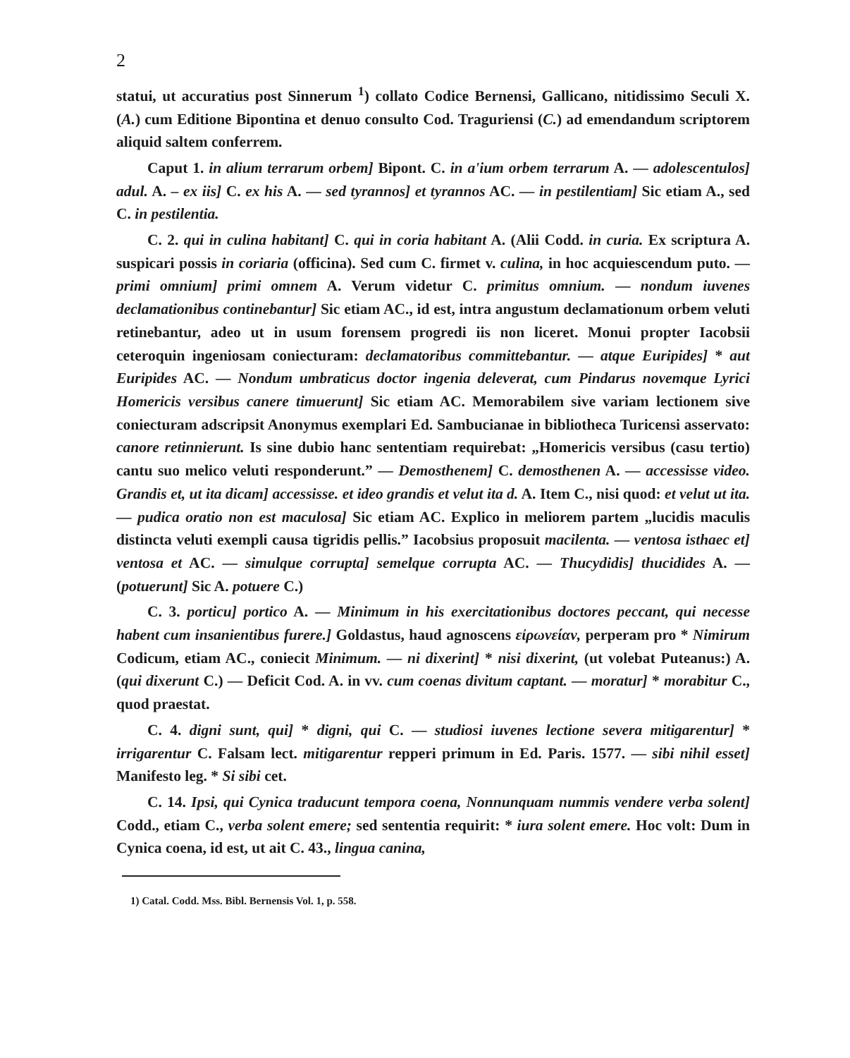2
statui, ut accuratius post Sinnerum <sup>1</sup>) collato Codice Bernensi, Gallicano, nitidissimo Seculi X. (A.) cum Editione Bipontina et denuo consulto Cod. Traguriensi (C.) ad emendandum scriptorem aliquid saltem conferrem.
Caput 1. in alium terrarum orbem] Bipont. C. in a'ium orbem terrarum A. — adolescentulos] adul. A. – ex iis] C. ex his A. — sed tyrannos] et tyrannos AC. — in pestilentiam] Sic etiam A., sed C. in pestilentia.
C. 2. qui in culina habitant] C. qui in coria habitant A. (Alii Codd. in curia. Ex scriptura A. suspicari possis in coriaria (officina). Sed cum C. firmet v. culina, in hoc acquiescendum puto. — primi omnium] primi omnem A. Verum videtur C. primitus omnium. — nondum iuvenes declamationibus continebantur] Sic etiam AC., id est, intra angustum declamationum orbem veluti retinebantur, adeo ut in usum forensem progredi iis non liceret. Monui propter Iacobsii ceteroquin ingeniosam coniecturam: declamatoribus committebantur. — atque Euripides] * aut Euripides AC. — Nondum umbraticus doctor ingenia deleverat, cum Pindarus novemque Lyrici Homericis versibus canere timuerunt] Sic etiam AC. Memorabilem sive variam lectionem sive coniecturam adscripsit Anonymus exemplari Ed. Sambucianae in bibliotheca Turicensi asservato: canore retinnierunt. Is sine dubio hanc sententiam requirebat: „Homericis versibus (casu tertio) cantu suo melico veluti responderunt.” — Demosthenem] C. demosthenen A. — accessisse video. Grandis et, ut ita dicam] accessisse. et ideo grandis et velut ita d. A. Item C., nisi quod: et velut ut ita. — pudica oratio non est maculosa] Sic etiam AC. Explico in meliorem partem „lucidis maculis distincta veluti exempli causa tigridis pellis.” Iacobsius proposuit macilenta. — ventosa isthaec et] ventosa et AC. — simulque corrupta] semelque corrupta AC. — Thucydidis] thucidides A. — (potuerunt] Sic A. potuere C.)
C. 3. porticu] portico A. — Minimum in his exercitationibus doctores peccant, qui necesse habent cum insanientibus furere.] Goldastus, haud agnoscens εἰρωνείαν, perperam pro * Nimirum Codicum, etiam AC., coniecit Minimum. — ni dixerint] * nisi dixerint, (ut volebat Puteanus:) A. (qui dixerunt C.) — Deficit Cod. A. in vv. cum coenas divitum captant. — moratur] * morabitur C., quod praestat.
C. 4. digni sunt, qui] * digni, qui C. — studiosi iuvenes lectione severa mitigarentur] * irrigarentur C. Falsam lect. mitigarentur repperi primum in Ed. Paris. 1577. — sibi nihil esset] Manifesto leg. * Si sibi cet.
C. 14. Ipsi, qui Cynica traducunt tempora coena, Nonnunquam nummis vendere verba solent] Codd., etiam C., verba solent emere; sed sententia requirit: * iura solent emere. Hoc volt: Dum in Cynica coena, id est, ut ait C. 43., lingua canina,
1) Catal. Codd. Mss. Bibl. Bernensis Vol. 1, p. 558.